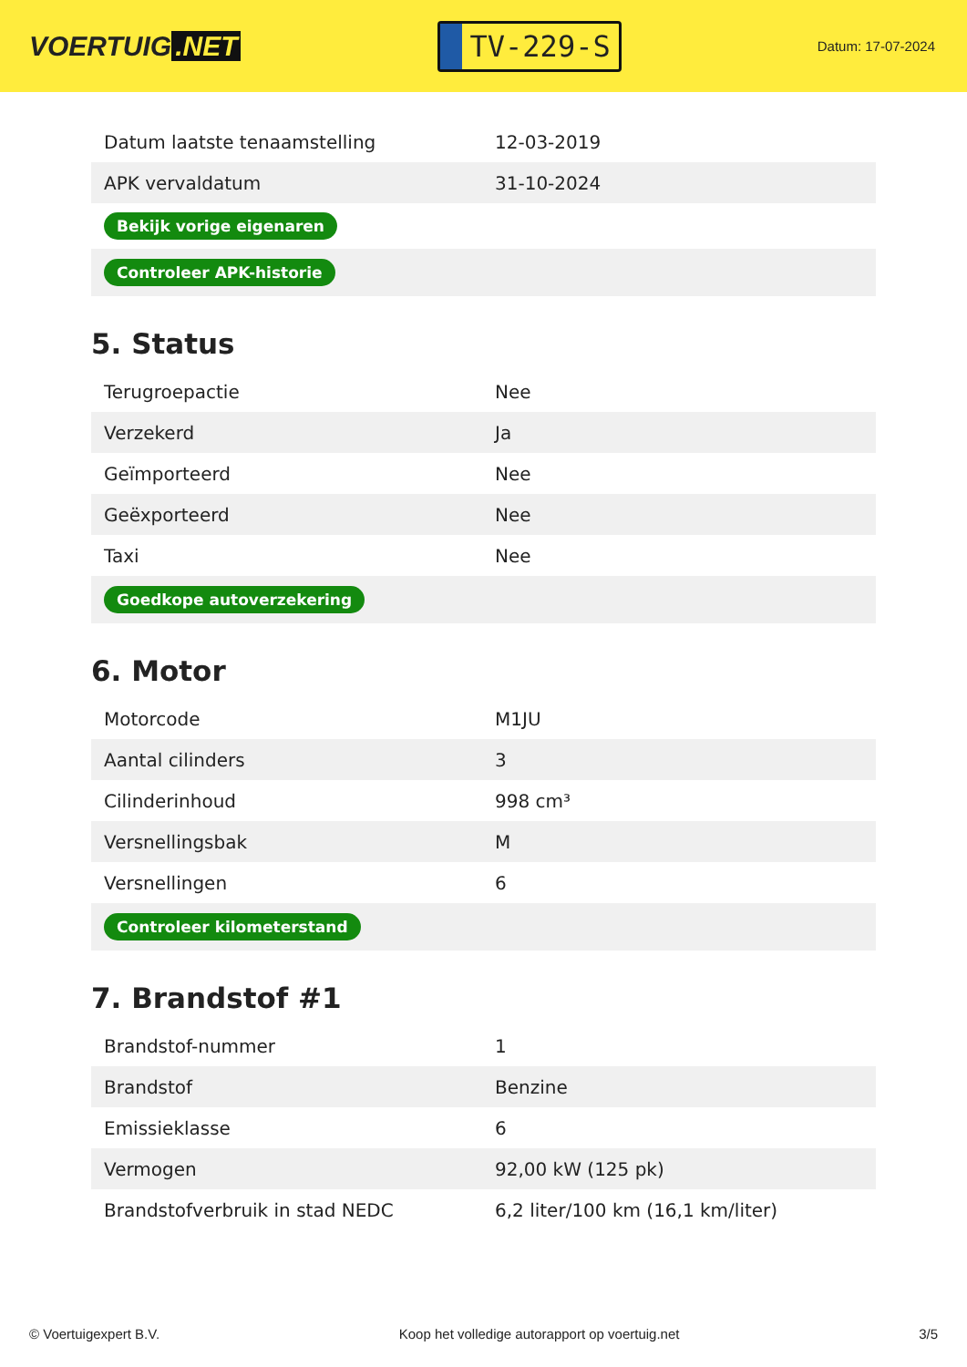VOERTUIG.NET
TV-229-S
Datum: 17-07-2024
| Datum laatste tenaamstelling | 12-03-2019 |
| APK vervaldatum | 31-10-2024 |
| Bekijk vorige eigenaren | |
| Controleer APK-historie | |
5. Status
| Terugroepactie | Nee |
| Verzekerd | Ja |
| Geïmporteerd | Nee |
| Geëxporteerd | Nee |
| Taxi | Nee |
| Goedkope autoverzekering | |
6. Motor
| Motorcode | M1JU |
| Aantal cilinders | 3 |
| Cilinderinhoud | 998 cm³ |
| Versnellingsbak | M |
| Versnellingen | 6 |
| Controleer kilometerstand | |
7. Brandstof #1
| Brandstof-nummer | 1 |
| Brandstof | Benzine |
| Emissieklasse | 6 |
| Vermogen | 92,00 kW (125 pk) |
| Brandstofverbruik in stad NEDC | 6,2 liter/100 km (16,1 km/liter) |
© Voertuigexpert B.V. Koop het volledige autorapport op voertuig.net 3/5